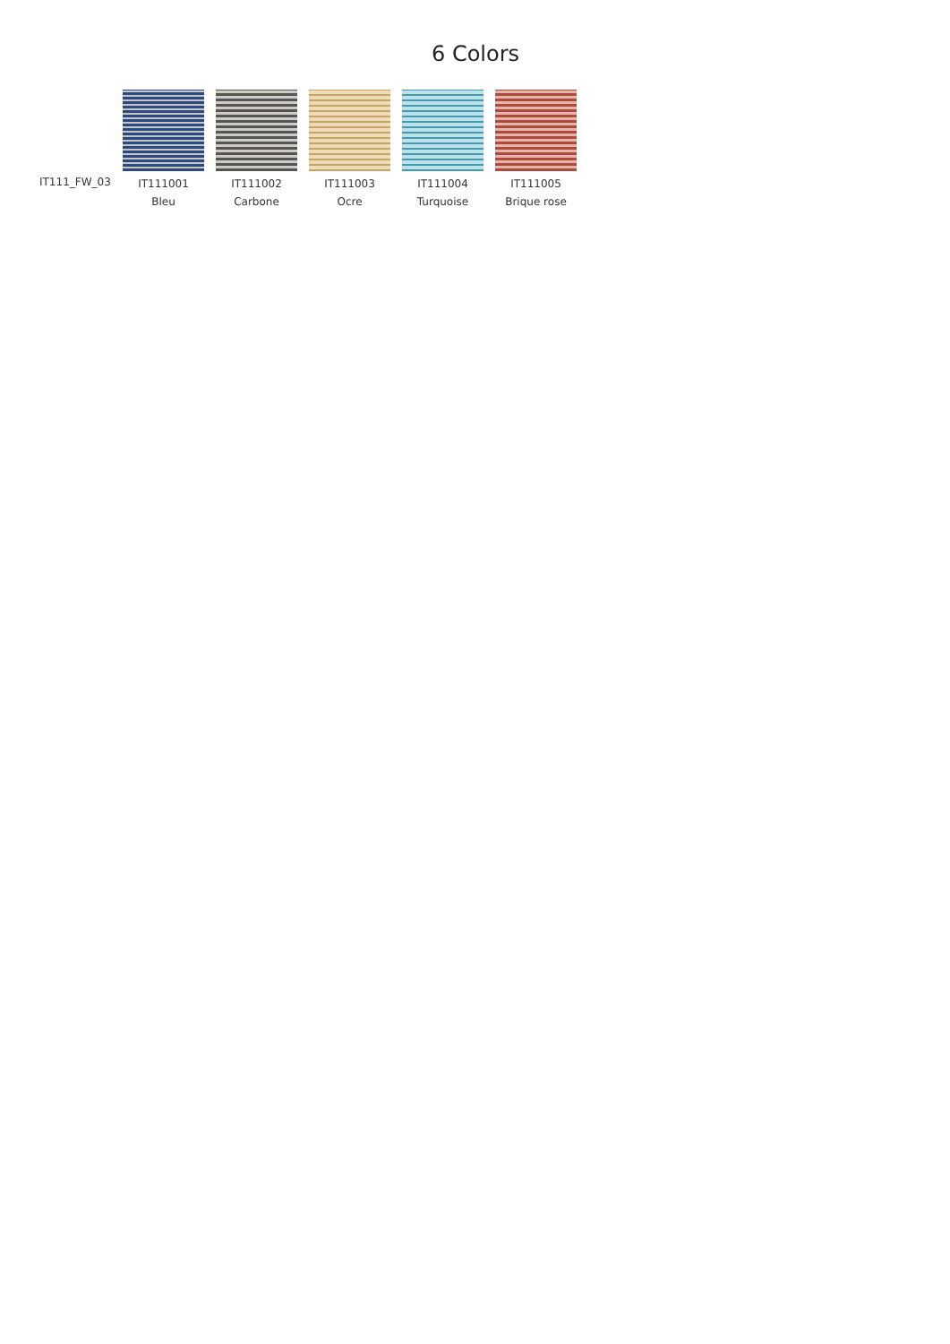6 Colors
IT111_FW_03
IT111001
Bleu
IT111002
Carbone
IT111003
Ocre
IT111004
Turquoise
IT111005
Brique rose